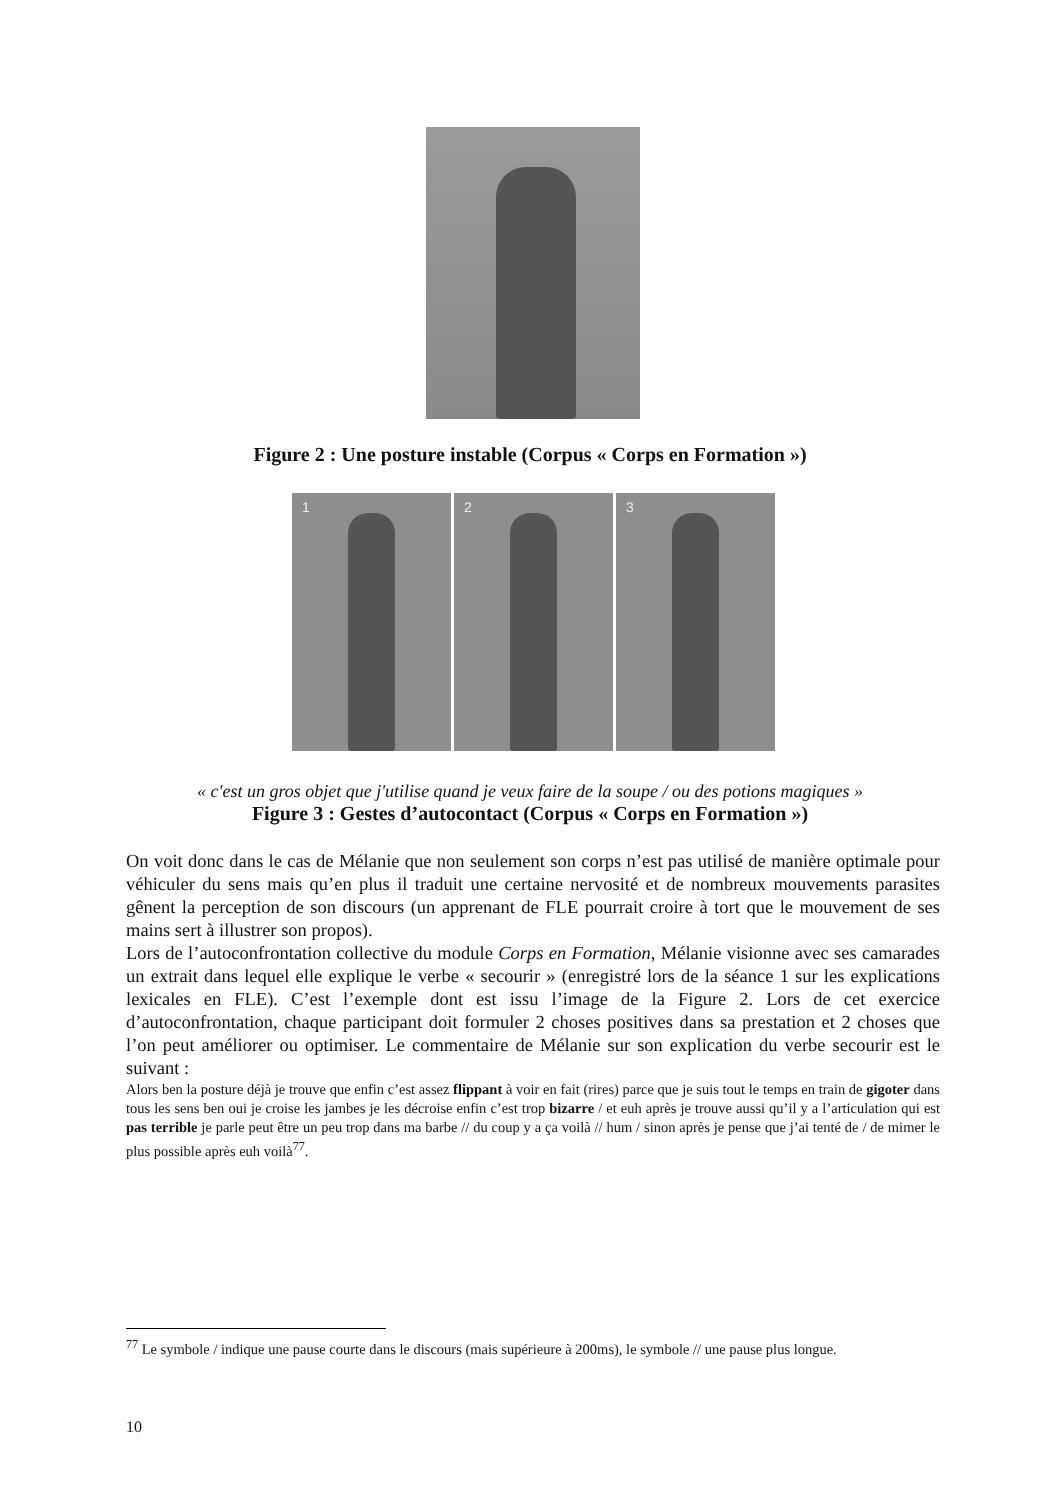Figure 2 : Une posture instable (Corpus « Corps en Formation »)
1 2 3
« c'est un gros objet que j'utilise quand je veux faire de la soupe / ou des potions magiques »
Figure 3 : Gestes d’autocontact (Corpus « Corps en Formation »)
On voit donc dans le cas de Mélanie que non seulement son corps n’est pas utilisé de manière optimale pour véhiculer du sens mais qu’en plus il traduit une certaine nervosité et de nombreux mouvements parasites gênent la perception de son discours (un apprenant de FLE pourrait croire à tort que le mouvement de ses mains sert à illustrer son propos).
Lors de l’autoconfrontation collective du module Corps en Formation, Mélanie visionne avec ses camarades un extrait dans lequel elle explique le verbe « secourir » (enregistré lors de la séance 1 sur les explications lexicales en FLE). C’est l’exemple dont est issu l’image de la Figure 2. Lors de cet exercice d’autoconfrontation, chaque participant doit formuler 2 choses positives dans sa prestation et 2 choses que l’on peut améliorer ou optimiser. Le commentaire de Mélanie sur son explication du verbe secourir est le suivant :
Alors ben la posture déjà je trouve que enfin c’est assez flippant à voir en fait (rires) parce que je suis tout le temps en train de gigoter dans tous les sens ben oui je croise les jambes je les décroise enfin c’est trop bizarre / et euh après je trouve aussi qu’il y a l’articulation qui est pas terrible je parle peut être un peu trop dans ma barbe // du coup y a ça voilà // hum / sinon après je pense que j’ai tenté de / de mimer le plus possible après euh voilà<sup>77</sup>.
<sup>77</sup> Le symbole / indique une pause courte dans le discours (mais supérieure à 200ms), le symbole // une pause plus longue.
10